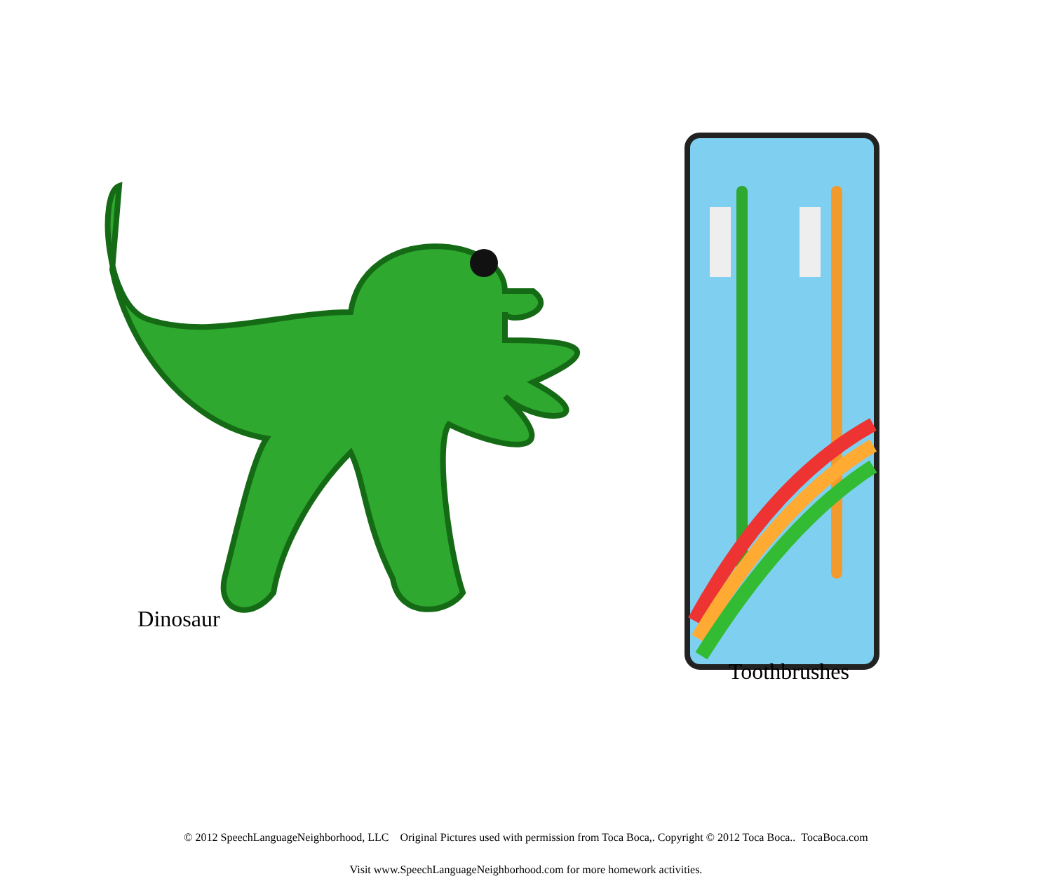Dinosaur Toothbrushes
© 2012 SpeechLanguageNeighborhood, LLC Original Pictures used with permission from Toca Boca,. Copyright © 2012 Toca Boca.. TocaBoca.com
Visit www.SpeechLanguageNeighborhood.com for more homework activities.